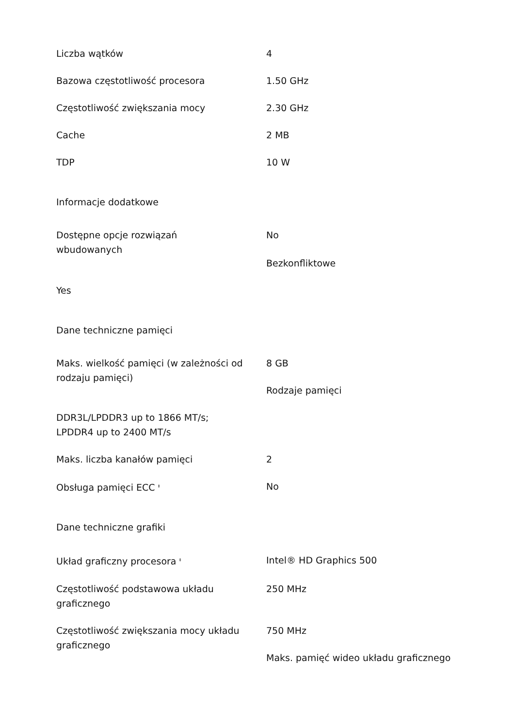Liczba wątków 4
Bazowa częstotliwość procesora 1.50 GHz
Częstotliwość zwiększania mocy 2.30 GHz
Cache 2 MB
TDP 10 W
Informacje dodatkowe
Dostępne opcje rozwiązań
wbudowanych
No
Bezkonfliktowe
Yes
Dane techniczne pamięci
Maks. wielkość pamięci (w zależności od rodzaju pamięci)
8 GB
Rodzaje pamięci
DDR3L/LPDDR3 up to 1866 MT/s;
LPDDR4 up to 2400 MT/s
Maks. liczba kanałów pamięci 2
Obsługa pamięci ECC <sup>‡</sup>
No
Dane techniczne grafiki
Układ graficzny procesora <sup>‡</sup>
Intel® HD Graphics 500
Częstotliwość podstawowa układu graficznego
250 MHz
Częstotliwość zwiększania mocy układu graficznego
750 MHz
Maks. pamięć wideo układu graficznego